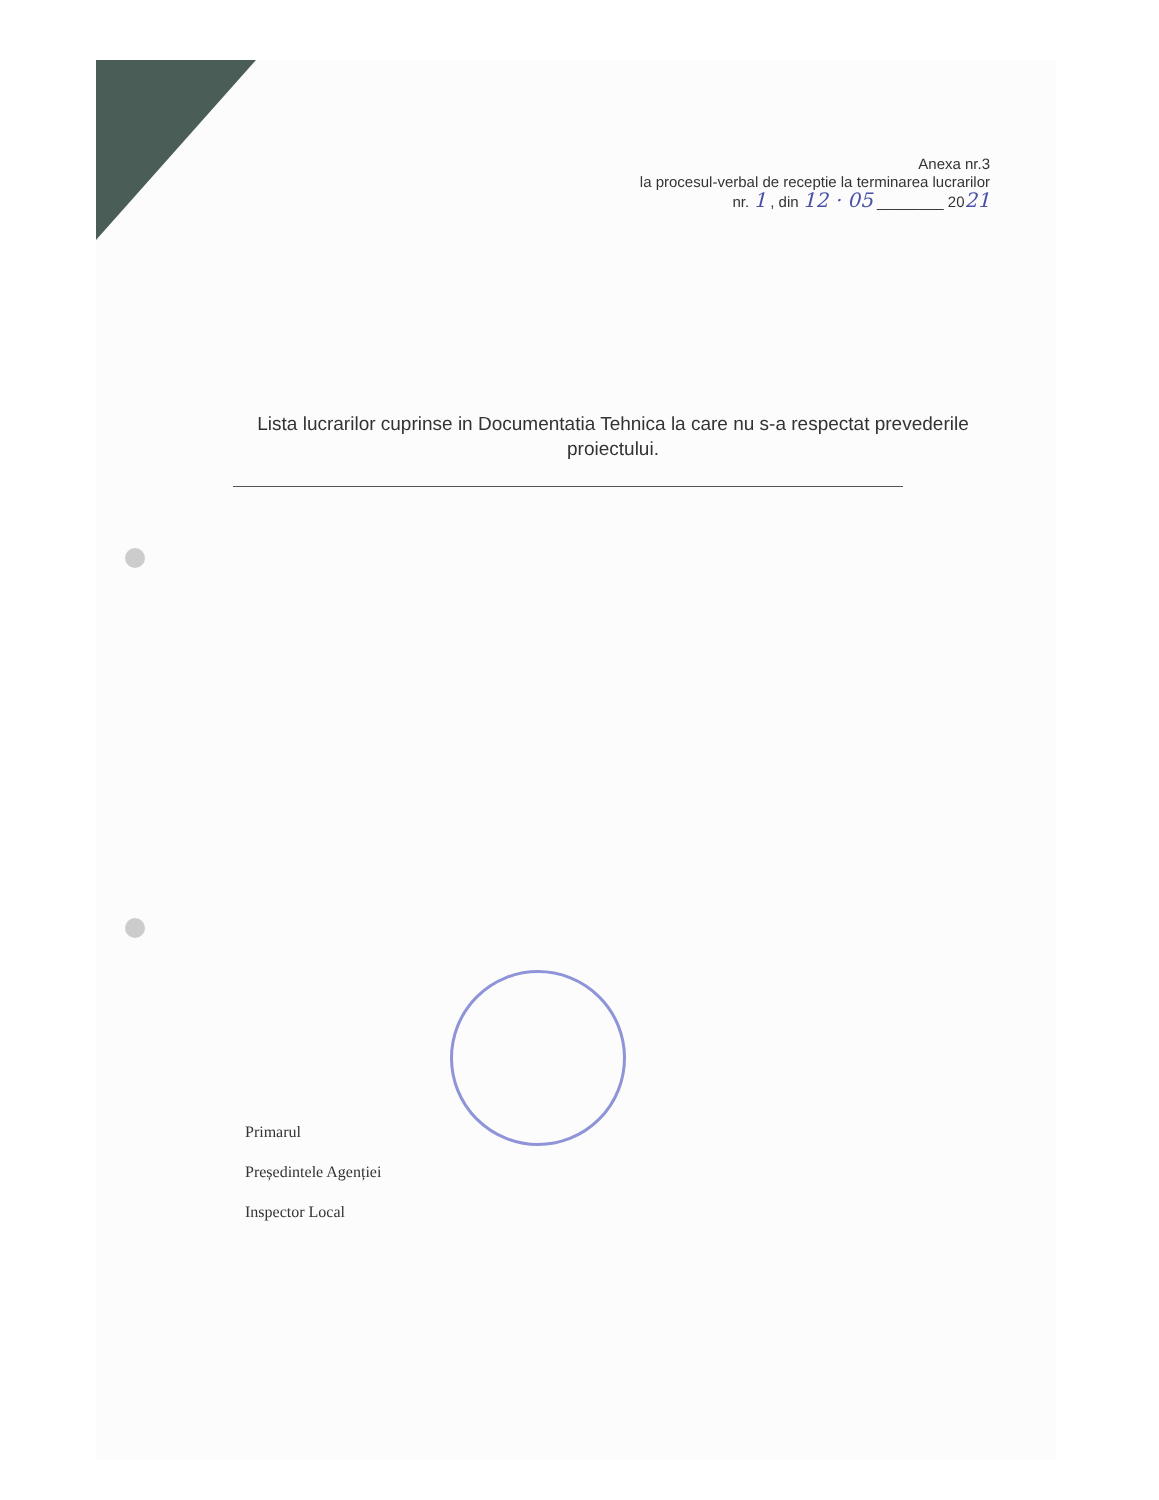Anexa nr.3
la procesul-verbal de receptie la terminarea lucrarilor
nr. 1 , din 12 · 05 ________ 2021
Lista lucrarilor cuprinse in Documentatia Tehnica la care nu s-a respectat prevederile proiectului.
Primarul
Președintele Agenției
Inspector Local